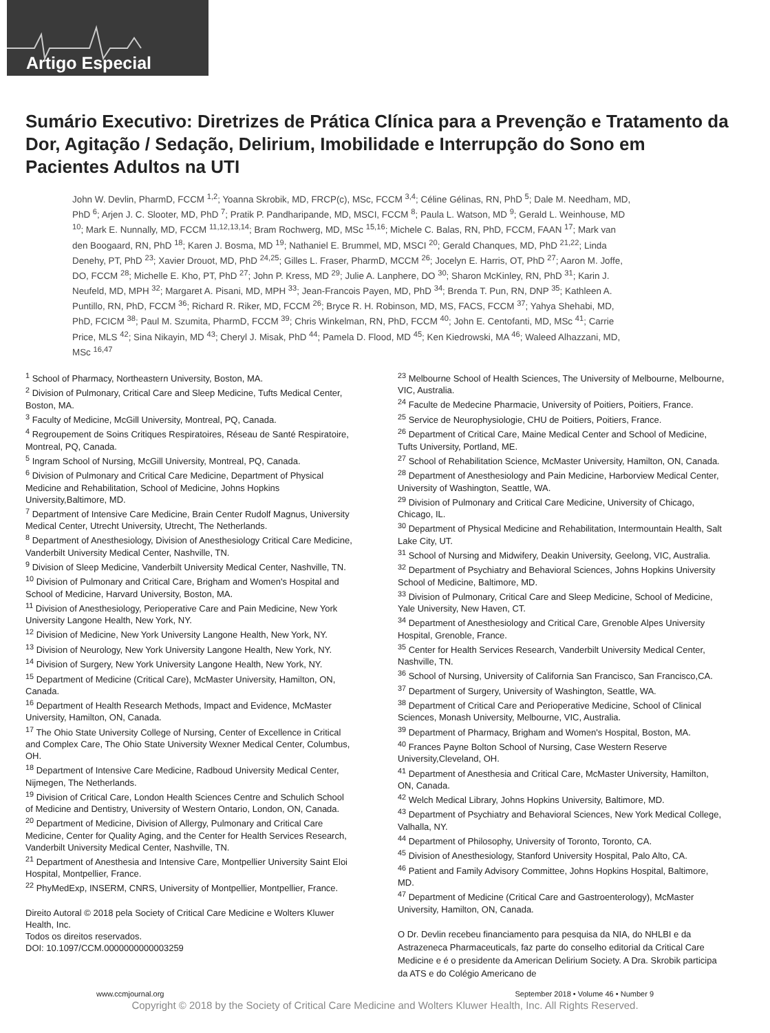Artigo Especial
Sumário Executivo: Diretrizes de Prática Clínica para a Prevenção e Tratamento da Dor, Agitação / Sedação, Delirium, Imobilidade e Interrupção do Sono em Pacientes Adultos na UTI
John W. Devlin, PharmD, FCCM <sup>1,2</sup>; Yoanna Skrobik, MD, FRCP(c), MSc, FCCM <sup>3,4</sup>; Céline Gélinas, RN, PhD <sup>5</sup>; Dale M. Needham, MD, PhD <sup>6</sup>; Arjen J. C. Slooter, MD, PhD <sup>7</sup>; Pratik P. Pandharipande, MD, MSCI, FCCM <sup>8</sup>; Paula L. Watson, MD <sup>9</sup>; Gerald L. Weinhouse, MD <sup>10</sup>; Mark E. Nunnally, MD, FCCM <sup>11,12,13,14</sup>; Bram Rochwerg, MD, MSc <sup>15,16</sup>; Michele C. Balas, RN, PhD, FCCM, FAAN <sup>17</sup>; Mark van den Boogaard, RN, PhD <sup>18</sup>; Karen J. Bosma, MD <sup>19</sup>; Nathaniel E. Brummel, MD, MSCI <sup>20</sup>; Gerald Chanques, MD, PhD <sup>21,22</sup>; Linda Denehy, PT, PhD <sup>23</sup>; Xavier Drouot, MD, PhD <sup>24,25</sup>; Gilles L. Fraser, PharmD, MCCM <sup>26</sup>; Jocelyn E. Harris, OT, PhD <sup>27</sup>; Aaron M. Joffe, DO, FCCM <sup>28</sup>; Michelle E. Kho, PT, PhD <sup>27</sup>; John P. Kress, MD <sup>29</sup>; Julie A. Lanphere, DO <sup>30</sup>; Sharon McKinley, RN, PhD <sup>31</sup>; Karin J. Neufeld, MD, MPH <sup>32</sup>; Margaret A. Pisani, MD, MPH <sup>33</sup>; Jean-Francois Payen, MD, PhD <sup>34</sup>; Brenda T. Pun, RN, DNP <sup>35</sup>; Kathleen A. Puntillo, RN, PhD, FCCM <sup>36</sup>; Richard R. Riker, MD, FCCM <sup>26</sup>; Bryce R. H. Robinson, MD, MS, FACS, FCCM <sup>37</sup>; Yahya Shehabi, MD, PhD, FCICM <sup>38</sup>; Paul M. Szumita, PharmD, FCCM <sup>39</sup>; Chris Winkelman, RN, PhD, FCCM <sup>40</sup>; John E. Centofanti, MD, MSc <sup>41</sup>; Carrie Price, MLS <sup>42</sup>; Sina Nikayin, MD <sup>43</sup>; Cheryl J. Misak, PhD <sup>44</sup>; Pamela D. Flood, MD <sup>45</sup>; Ken Kiedrowski, MA <sup>46</sup>; Waleed Alhazzani, MD, MSc <sup>16,47</sup>
<sup>1</sup> School of Pharmacy, Northeastern University, Boston, MA.
<sup>2</sup> Division of Pulmonary, Critical Care and Sleep Medicine, Tufts Medical Center, Boston, MA.
<sup>3</sup> Faculty of Medicine, McGill University, Montreal, PQ, Canada.
<sup>4</sup> Regroupement de Soins Critiques Respiratoires, Réseau de Santé Respiratoire, Montreal, PQ, Canada.
<sup>5</sup> Ingram School of Nursing, McGill University, Montreal, PQ, Canada.
<sup>6</sup> Division of Pulmonary and Critical Care Medicine, Department of Physical Medicine and Rehabilitation, School of Medicine, Johns Hopkins University,Baltimore, MD.
<sup>7</sup> Department of Intensive Care Medicine, Brain Center Rudolf Magnus, University Medical Center, Utrecht University, Utrecht, The Netherlands.
<sup>8</sup> Department of Anesthesiology, Division of Anesthesiology Critical Care Medicine, Vanderbilt University Medical Center, Nashville, TN.
<sup>9</sup> Division of Sleep Medicine, Vanderbilt University Medical Center, Nashville, TN.
<sup>10</sup> Division of Pulmonary and Critical Care, Brigham and Women's Hospital and School of Medicine, Harvard University, Boston, MA.
<sup>11</sup> Division of Anesthesiology, Perioperative Care and Pain Medicine, New York University Langone Health, New York, NY.
<sup>12</sup> Division of Medicine, New York University Langone Health, New York, NY.
<sup>13</sup> Division of Neurology, New York University Langone Health, New York, NY.
<sup>14</sup> Division of Surgery, New York University Langone Health, New York, NY.
<sup>15</sup> Department of Medicine (Critical Care), McMaster University, Hamilton, ON, Canada.
<sup>16</sup> Department of Health Research Methods, Impact and Evidence, McMaster University, Hamilton, ON, Canada.
<sup>17</sup> The Ohio State University College of Nursing, Center of Excellence in Critical and Complex Care, The Ohio State University Wexner Medical Center, Columbus, OH.
<sup>18</sup> Department of Intensive Care Medicine, Radboud University Medical Center, Nijmegen, The Netherlands.
<sup>19</sup> Division of Critical Care, London Health Sciences Centre and Schulich School of Medicine and Dentistry, University of Western Ontario, London, ON, Canada.
<sup>20</sup> Department of Medicine, Division of Allergy, Pulmonary and Critical Care Medicine, Center for Quality Aging, and the Center for Health Services Research, Vanderbilt University Medical Center, Nashville, TN.
<sup>21</sup> Department of Anesthesia and Intensive Care, Montpellier University Saint Eloi Hospital, Montpellier, France.
<sup>22</sup> PhyMedExp, INSERM, CNRS, University of Montpellier, Montpellier, France.
Direito Autoral © 2018 pela Society of Critical Care Medicine e Wolters Kluwer Health, Inc.
Todos os direitos reservados.
DOI: 10.1097/CCM.0000000000003259
<sup>23</sup> Melbourne School of Health Sciences, The University of Melbourne, Melbourne, VIC, Australia.
<sup>24</sup> Faculte de Medecine Pharmacie, University of Poitiers, Poitiers, France.
<sup>25</sup> Service de Neurophysiologie, CHU de Poitiers, Poitiers, France.
<sup>26</sup> Department of Critical Care, Maine Medical Center and School of Medicine, Tufts University, Portland, ME.
<sup>27</sup> School of Rehabilitation Science, McMaster University, Hamilton, ON, Canada.
<sup>28</sup> Department of Anesthesiology and Pain Medicine, Harborview Medical Center, University of Washington, Seattle, WA.
<sup>29</sup> Division of Pulmonary and Critical Care Medicine, University of Chicago, Chicago, IL.
<sup>30</sup> Department of Physical Medicine and Rehabilitation, Intermountain Health, Salt Lake City, UT.
<sup>31</sup> School of Nursing and Midwifery, Deakin University, Geelong, VIC, Australia.
<sup>32</sup> Department of Psychiatry and Behavioral Sciences, Johns Hopkins University School of Medicine, Baltimore, MD.
<sup>33</sup> Division of Pulmonary, Critical Care and Sleep Medicine, School of Medicine, Yale University, New Haven, CT.
<sup>34</sup> Department of Anesthesiology and Critical Care, Grenoble Alpes University Hospital, Grenoble, France.
<sup>35</sup> Center for Health Services Research, Vanderbilt University Medical Center, Nashville, TN.
<sup>36</sup> School of Nursing, University of California San Francisco, San Francisco,CA.
<sup>37</sup> Department of Surgery, University of Washington, Seattle, WA.
<sup>38</sup> Department of Critical Care and Perioperative Medicine, School of Clinical Sciences, Monash University, Melbourne, VIC, Australia.
<sup>39</sup> Department of Pharmacy, Brigham and Women's Hospital, Boston, MA.
<sup>40</sup> Frances Payne Bolton School of Nursing, Case Western Reserve University,Cleveland, OH.
<sup>41</sup> Department of Anesthesia and Critical Care, McMaster University, Hamilton, ON, Canada.
<sup>42</sup> Welch Medical Library, Johns Hopkins University, Baltimore, MD.
<sup>43</sup> Department of Psychiatry and Behavioral Sciences, New York Medical College, Valhalla, NY.
<sup>44</sup> Department of Philosophy, University of Toronto, Toronto, CA.
<sup>45</sup> Division of Anesthesiology, Stanford University Hospital, Palo Alto, CA.
<sup>46</sup> Patient and Family Advisory Committee, Johns Hopkins Hospital, Baltimore, MD.
<sup>47</sup> Department of Medicine (Critical Care and Gastroenterology), McMaster University, Hamilton, ON, Canada.
O Dr. Devlin recebeu financiamento para pesquisa da NIA, do NHLBI e da Astrazeneca Pharmaceuticals, faz parte do conselho editorial da Critical Care Medicine e é o presidente da American Delirium Society. A Dra. Skrobik participa da ATS e do Colégio Americano de
www.ccmjournal.org September 2018 • Volume 46 • Number 9
Copyright © 2018 by the Society of Critical Care Medicine and Wolters Kluwer Health, Inc. All Rights Reserved.